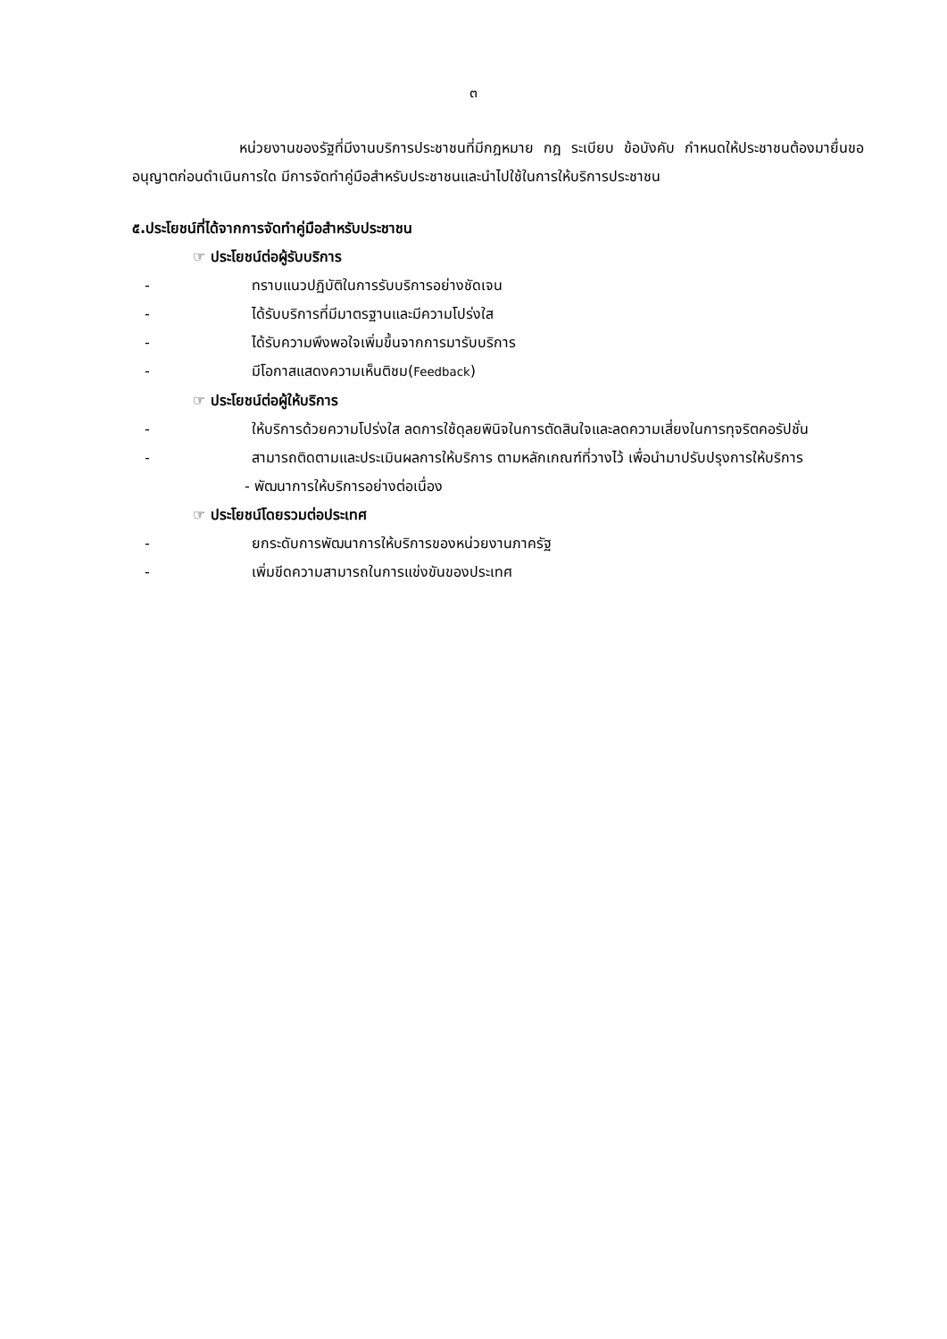๓
หน่วยงานของรัฐที่มีงานบริการประชาชนที่มีกฎหมาย กฎ ระเบียบ ข้อบังคับ กำหนดให้ประชาชนต้องมายื่นขออนุญาตก่อนดำเนินการใด มีการจัดทำคู่มือสำหรับประชาชนและนำไปใช้ในการให้บริการประชาชน
๕.ประโยชน์ที่ได้จากการจัดทำคู่มือสำหรับประชาชน
☞ ประโยชน์ต่อผู้รับบริการ
- ทราบแนวปฏิบัติในการรับบริการอย่างชัดเจน
- ได้รับบริการที่มีมาตรฐานและมีความโปร่งใส
- ได้รับความพึงพอใจเพิ่มขึ้นจากการมารับบริการ
- มีโอกาสแสดงความเห็นติชม(Feedback)
☞ ประโยชน์ต่อผู้ให้บริการ
- ให้บริการด้วยความโปร่งใส ลดการใช้ดุลยพินิจในการตัดสินใจและลดความเสี่ยงในการทุจริตคอรัปชั่น
- สามารถติดตามและประเมินผลการให้บริการ ตามหลักเกณฑ์ที่วางไว้ เพื่อนำมาปรับปรุงการให้บริการ
- พัฒนาการให้บริการอย่างต่อเนื่อง
☞ ประโยชน์โดยรวมต่อประเทศ
- ยกระดับการพัฒนาการให้บริการของหน่วยงานภาครัฐ
- เพิ่มขีดความสามารถในการแข่งขันของประเทศ